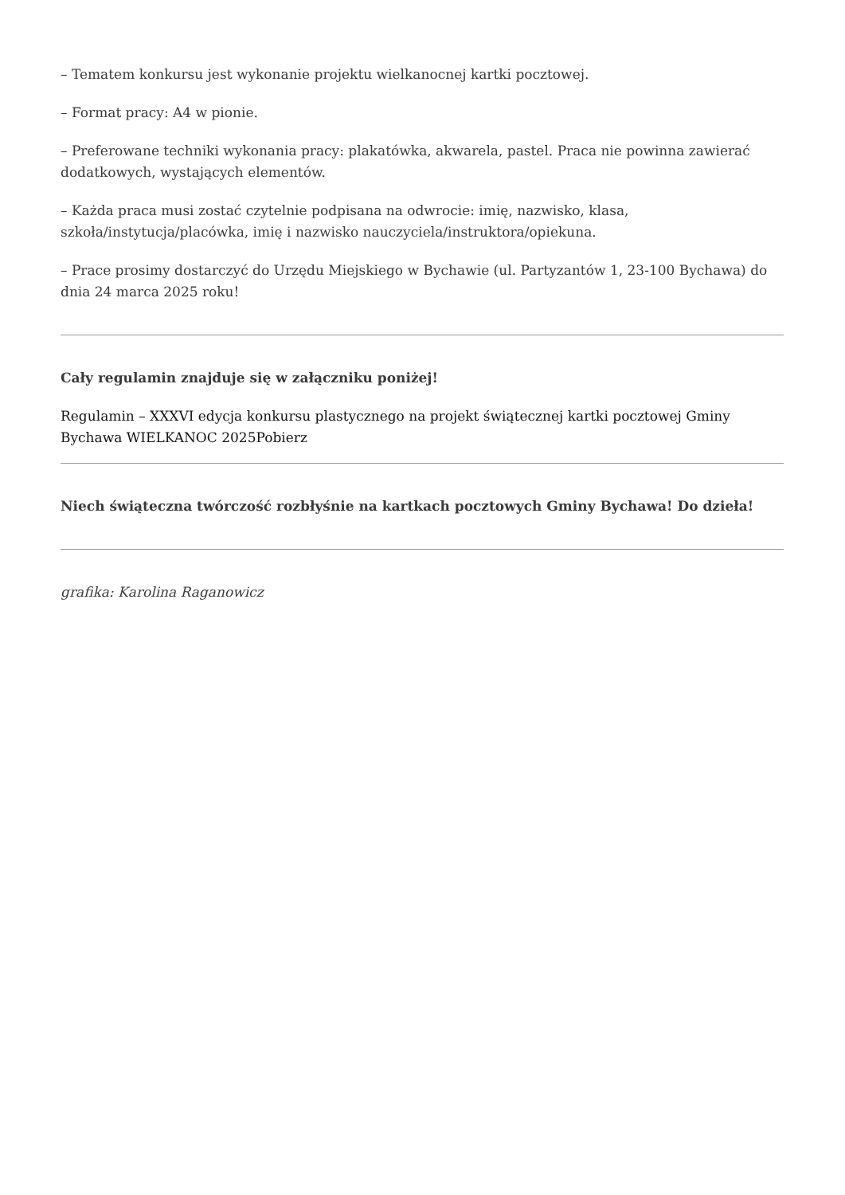– Tematem konkursu jest wykonanie projektu wielkanocnej kartki pocztowej.
– Format pracy: A4 w pionie.
– Preferowane techniki wykonania pracy: plakatówka, akwarela, pastel. Praca nie powinna zawierać dodatkowych, wystających elementów.
– Każda praca musi zostać czytelnie podpisana na odwrocie: imię, nazwisko, klasa, szkoła/instytucja/placówka, imię i nazwisko nauczyciela/instruktora/opiekuna.
– Prace prosimy dostarczyć do Urzędu Miejskiego w Bychawie (ul. Partyzantów 1, 23-100 Bychawa) do dnia 24 marca 2025 roku!
Cały regulamin znajduje się w załączniku poniżej!
Regulamin – XXXVI edycja konkursu plastycznego na projekt świątecznej kartki pocztowej Gminy Bychawa WIELKANOC 2025Pobierz
Niech świąteczna twórczość rozbłyśnie na kartkach pocztowych Gminy Bychawa! Do dzieła!
grafika: Karolina Raganowicz